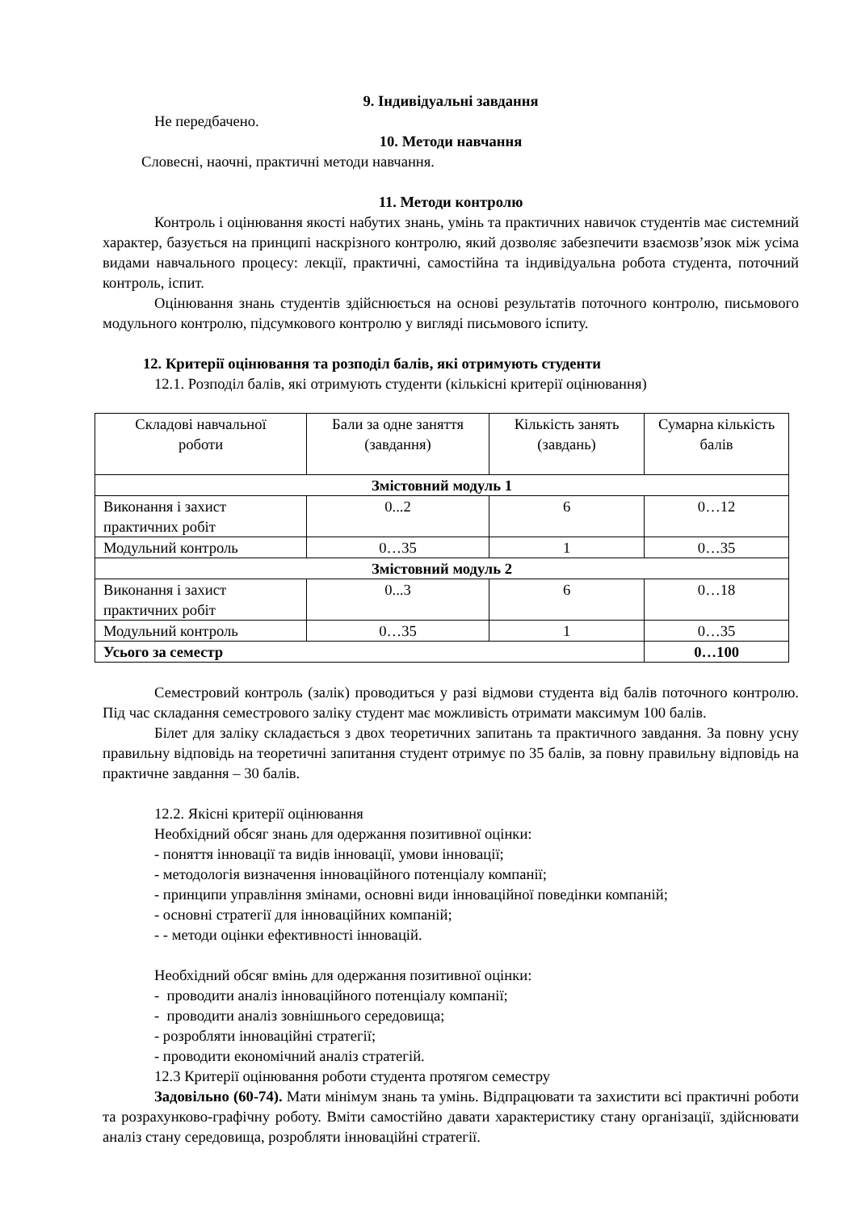9. Індивідуальні завдання
Не передбачено.
10. Методи навчання
Словесні, наочні, практичні методи навчання.
11. Методи контролю
Контроль і оцінювання якості набутих знань, умінь та практичних навичок студентів має системний характер, базується на принципі наскрізного контролю, який дозволяє забезпечити взаємозв’язок між усіма видами навчального процесу: лекції, практичні, самостійна та індивідуальна робота студента, поточний контроль, іспит.
Оцінювання знань студентів здійснюється на основі результатів поточного контролю, письмового модульного контролю, підсумкового контролю у вигляді письмового іспиту.
12. Критерії оцінювання та розподіл балів, які отримують студенти
12.1. Розподіл балів, які отримують студенти (кількісні критерії оцінювання)
| Складові навчальної роботи | Бали за одне заняття (завдання) | Кількість занять (завдань) | Сумарна кількість балів |
| Змістовний модуль 1 | | | |
| Виконання і захист практичних робіт | 0...2 | 6 | 0…12 |
| Модульний контроль | 0…35 | 1 | 0…35 |
| Змістовний модуль 2 | | | |
| Виконання і захист практичних робіт | 0...3 | 6 | 0…18 |
| Модульний контроль | 0…35 | 1 | 0…35 |
| Усього за семестр | | | 0…100 |
Семестровий контроль (залік) проводиться у разі відмови студента від балів поточного контролю. Під час складання семестрового заліку студент має можливість отримати максимум 100 балів.
Білет для заліку складається з двох теоретичних запитань та практичного завдання. За повну усну правильну відповідь на теоретичні запитання студент отримує по 35 балів, за повну правильну відповідь на практичне завдання – 30 балів.
12.2. Якісні критерії оцінювання
Необхідний обсяг знань для одержання позитивної оцінки:
- поняття інновації та видів інновації, умови інновації;
- методологія визначення інноваційного потенціалу компанії;
- принципи управління змінами, основні види інноваційної поведінки компаній;
- основні стратегії для інноваційних компаній;
- - методи оцінки ефективності інновацій.
Необхідний обсяг вмінь для одержання позитивної оцінки:
- проводити аналіз інноваційного потенціалу компанії;
- проводити аналіз зовнішнього середовища;
- розробляти інноваційні стратегії;
- проводити економічний аналіз стратегій.
12.3 Критерії оцінювання роботи студента протягом семестру
Задовільно (60-74). Мати мінімум знань та умінь. Відпрацювати та захистити всі практичні роботи та розрахунково-графічну роботу. Вміти самостійно давати характеристику стану організації, здійснювати аналіз стану середовища, розробляти інноваційні стратегії.